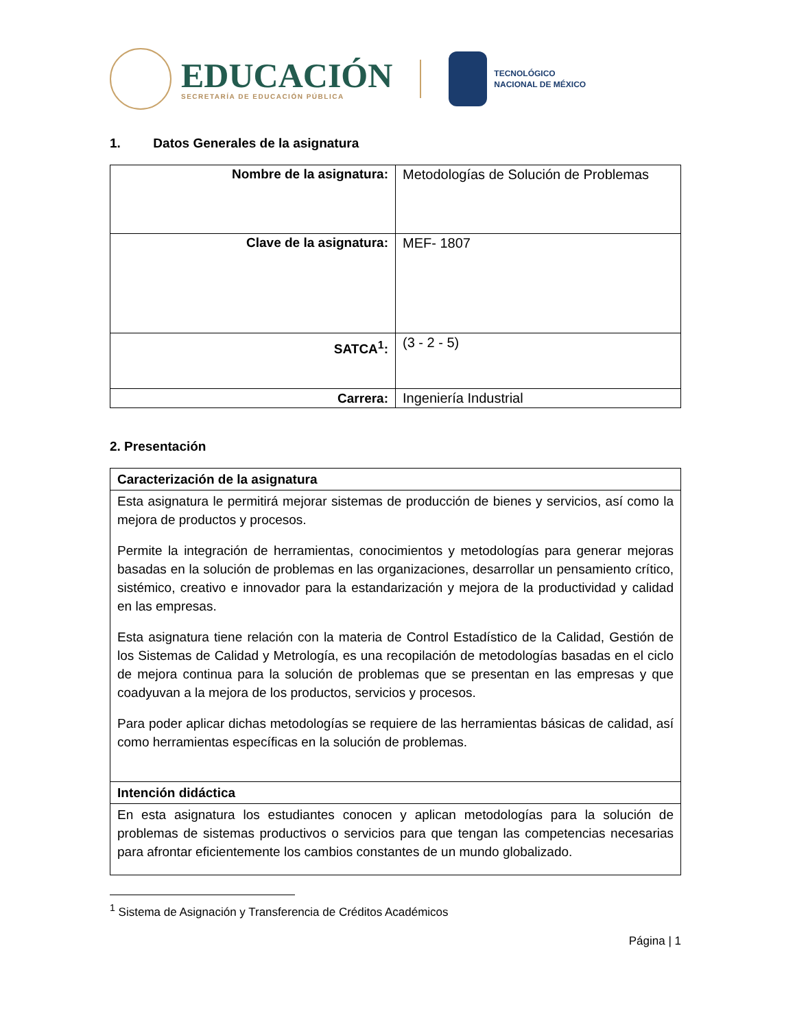EDUCACIÓN
SECRETARÍA DE EDUCACIÓN PÚBLICA
TECNOLÓGICO
NACIONAL DE MÉXICO
1. Datos Generales de la asignatura
| Nombre de la asignatura: | Metodologías de Solución de Problemas |
| Clave de la asignatura: | MEF- 1807 |
| SATCA<sup>1</sup>: | (3 - 2 - 5) |
| Carrera: | Ingeniería Industrial |
2. Presentación
| Caracterización de la asignatura |
| Esta asignatura le permitirá mejorar sistemas de producción de bienes y servicios, así como la mejora de productos y procesos. Permite la integración de herramientas, conocimientos y metodologías para generar mejoras basadas en la solución de problemas en las organizaciones, desarrollar un pensamiento crítico, sistémico, creativo e innovador para la estandarización y mejora de la productividad y calidad en las empresas. Esta asignatura tiene relación con la materia de Control Estadístico de la Calidad, Gestión de los Sistemas de Calidad y Metrología, es una recopilación de metodologías basadas en el ciclo de mejora continua para la solución de problemas que se presentan en las empresas y que coadyuvan a la mejora de los productos, servicios y procesos. Para poder aplicar dichas metodologías se requiere de las herramientas básicas de calidad, así como herramientas específicas en la solución de problemas. |
| Intención didáctica |
| En esta asignatura los estudiantes conocen y aplican metodologías para la solución de problemas de sistemas productivos o servicios para que tengan las competencias necesarias para afrontar eficientemente los cambios constantes de un mundo globalizado. |
<sup>1</sup> Sistema de Asignación y Transferencia de Créditos Académicos
Página | 1